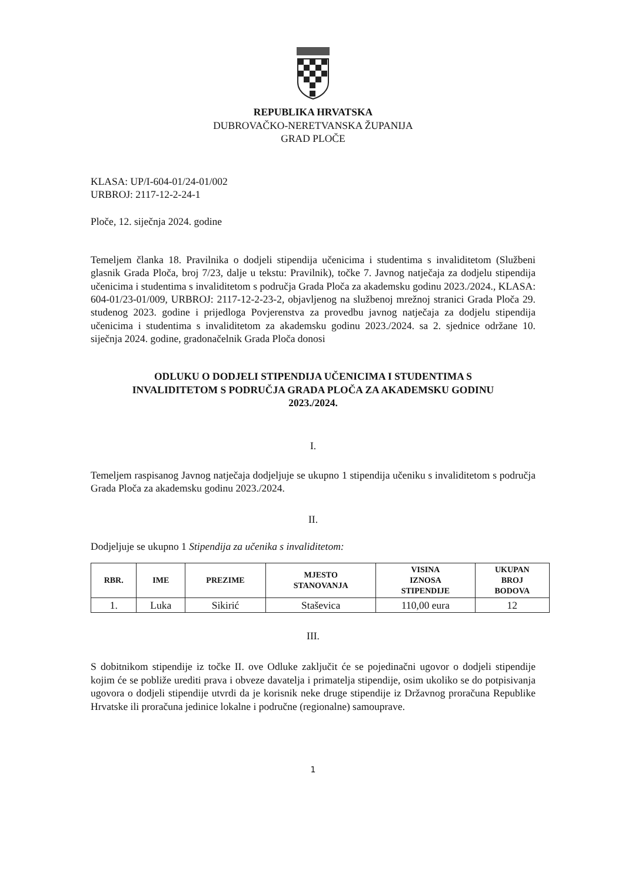REPUBLIKA HRVATSKA
DUBROVAČKO-NERETVANSKA ŽUPANIJA
GRAD PLOČE
KLASA: UP/I-604-01/24-01/002
URBROJ: 2117-12-2-24-1
Ploče, 12. siječnja 2024. godine
Temeljem članka 18. Pravilnika o dodjeli stipendija učenicima i studentima s invaliditetom (Službeni glasnik Grada Ploča, broj 7/23, dalje u tekstu: Pravilnik), točke 7. Javnog natječaja za dodjelu stipendija učenicima i studentima s invaliditetom s područja Grada Ploča za akademsku godinu 2023./2024., KLASA: 604-01/23-01/009, URBROJ: 2117-12-2-23-2, objavljenog na službenoj mrežnoj stranici Grada Ploča 29. studenog 2023. godine i prijedloga Povjerenstva za provedbu javnog natječaja za dodjelu stipendija učenicima i studentima s invaliditetom za akademsku godinu 2023./2024. sa 2. sjednice održane 10. siječnja 2024. godine, gradonačelnik Grada Ploča donosi
ODLUKU O DODJELI STIPENDIJA UČENICIMA I STUDENTIMA S
INVALIDITETOM S PODRUČJA GRADA PLOČA ZA AKADEMSKU GODINU
2023./2024.
I.
Temeljem raspisanog Javnog natječaja dodjeljuje se ukupno 1 stipendija učeniku s invaliditetom s područja Grada Ploča za akademsku godinu 2023./2024.
II.
Dodjeljuje se ukupno 1 Stipendija za učenika s invaliditetom:
| RBR. | IME | PREZIME | MJESTO STANOVANJA | VISINA IZNOSA STIPENDIJE | UKUPAN BROJ BODOVA |
| --- | --- | --- | --- | --- | --- |
| 1. | Luka | Sikirić | Staševica | 110,00 eura | 12 |
III.
S dobitnikom stipendije iz točke II. ove Odluke zaključit će se pojedinačni ugovor o dodjeli stipendije kojim će se pobliže urediti prava i obveze davatelja i primatelja stipendije, osim ukoliko se do potpisivanja ugovora o dodjeli stipendije utvrdi da je korisnik neke druge stipendije iz Državnog proračuna Republike Hrvatske ili proračuna jedinice lokalne i područne (regionalne) samouprave.
1